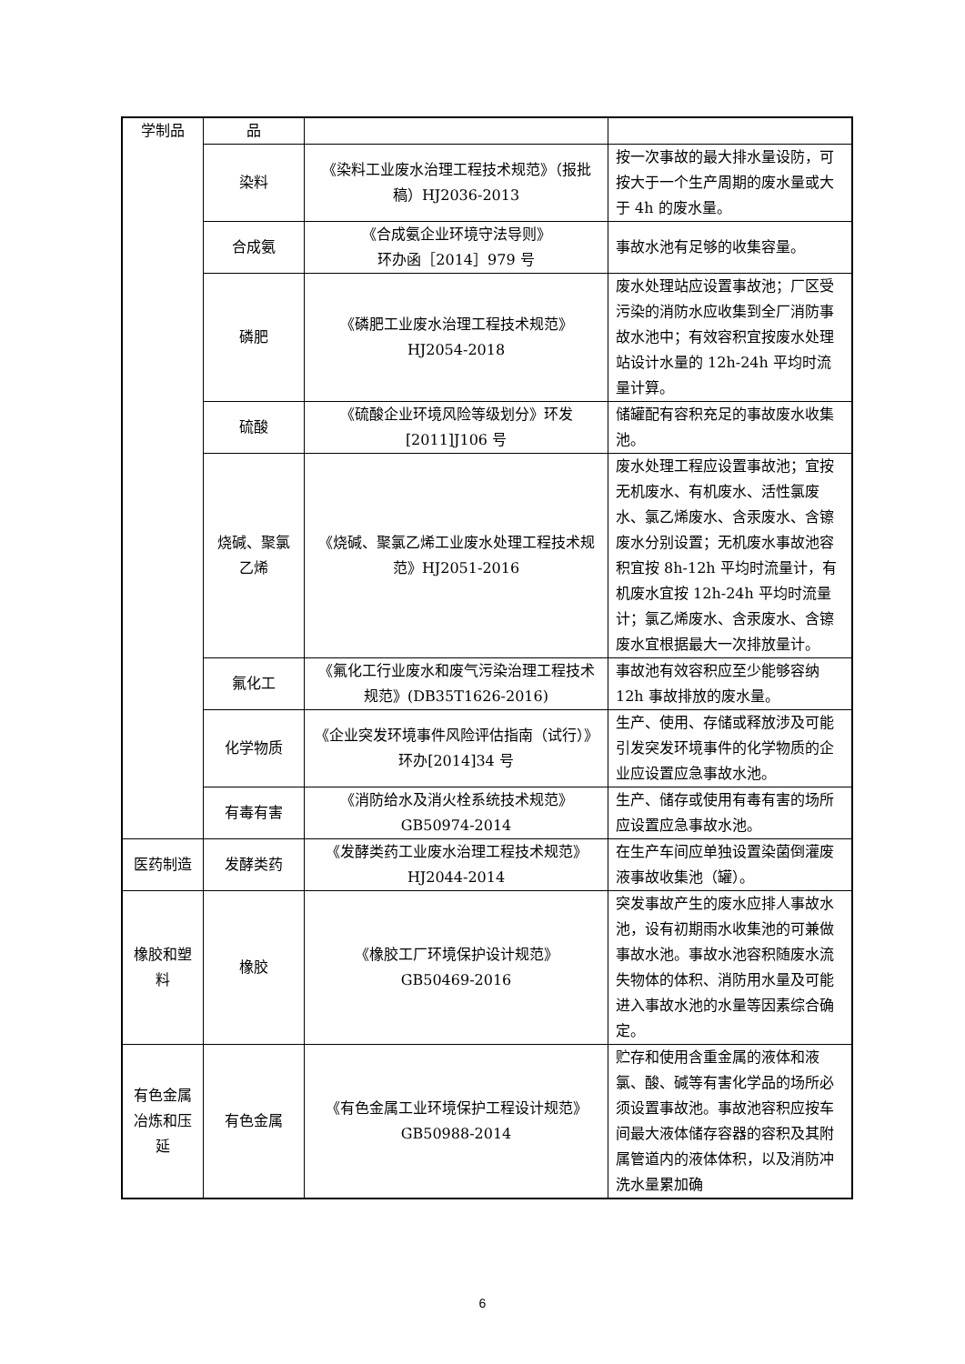| 学制品 | 品 | | |
| | 染料 | 《染料工业废水治理工程技术规范》（报批稿）HJ2036-2013 | 按一次事故的最大排水量设防，可按大于一个生产周期的废水量或大于 4h 的废水量。 |
| | 合成氨 | 《合成氨企业环境守法导则》 环办函［2014］979 号 | 事故水池有足够的收集容量。 |
| | 磷肥 | 《磷肥工业废水治理工程技术规范》HJ2054-2018 | 废水处理站应设置事故池；厂区受污染的消防水应收集到全厂消防事故水池中；有效容积宜按废水处理站设计水量的 12h-24h 平均时流量计算。 |
| | 硫酸 | 《硫酸企业环境风险等级划分》环发[2011]J106 号 | 储罐配有容积充足的事故废水收集池。 |
| | 烧碱、聚氯乙烯 | 《烧碱、聚氯乙烯工业废水处理工程技术规范》HJ2051-2016 | 废水处理工程应设置事故池；宜按无机废水、有机废水、活性氯废水、氯乙烯废水、含汞废水、含镲废水分别设置；无机废水事故池容积宜按 8h-12h 平均时流量计，有机废水宜按 12h-24h 平均时流量计；氯乙烯废水、含汞废水、含镲废水宜根据最大一次排放量计。 |
| | 氟化工 | 《氟化工行业废水和废气污染治理工程技术规范》(DB35T1626-2016) | 事故池有效容积应至少能够容纳 12h 事故排放的废水量。 |
| | 化学物质 | 《企业突发环境事件风险评估指南（试行）》环办[2014]34 号 | 生产、使用、存储或释放涉及可能引发突发环境事件的化学物质的企业应设置应急事故水池。 |
| | 有毒有害 | 《消防给水及消火栓系统技术规范》GB50974-2014 | 生产、储存或使用有毒有害的场所应设置应急事故水池。 |
| 医药制造 | 发酵类药 | 《发酵类药工业废水治理工程技术规范》HJ2044-2014 | 在生产车间应单独设置染菌倒灌废液事故收集池（罐）。 |
| 橡胶和塑料 | 橡胶 | 《橡胶工厂环境保护设计规范》 GB50469-2016 | 突发事故产生的废水应排人事故水池，设有初期雨水收集池的可兼做事故水池。事故水池容积随废水流失物体的体积、消防用水量及可能进入事故水池的水量等因素综合确定。 |
| 有色金属冶炼和压延 | 有色金属 | 《有色金属工业环境保护工程设计规范》GB50988-2014 | 贮存和使用含重金属的液体和液氯、酸、碱等有害化学品的场所必须设置事故池。事故池容积应按车间最大液体储存容器的容积及其附属管道内的液体体积，以及消防冲洗水量累加确 |
6